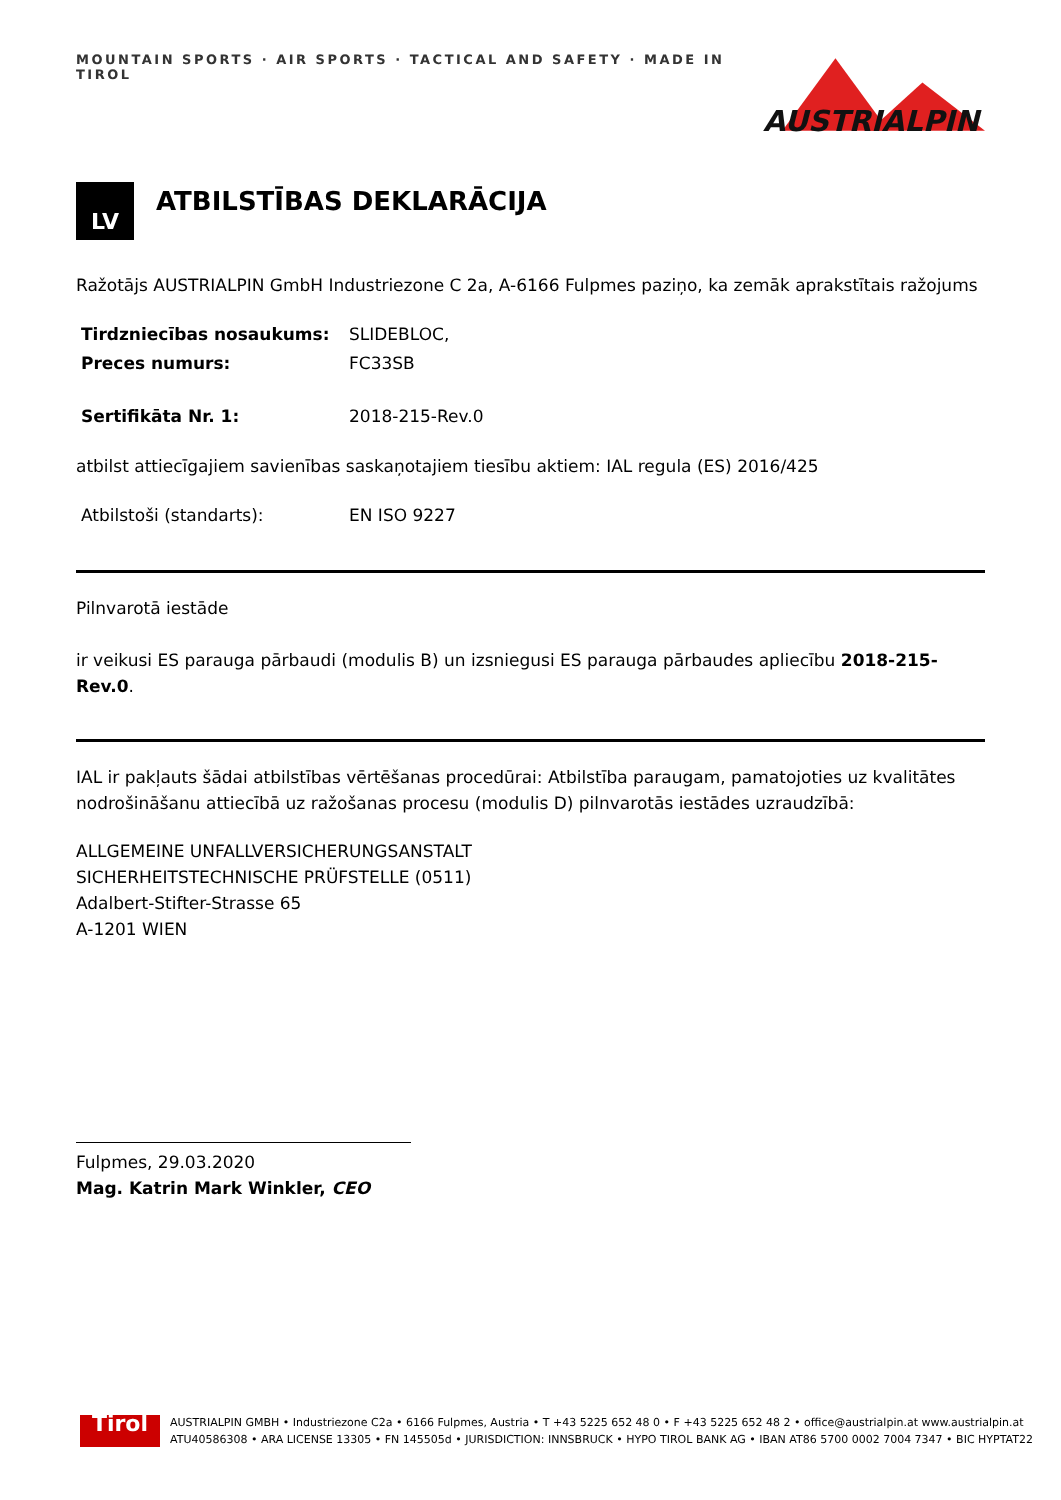MOUNTAIN SPORTS · AIR SPORTS · TACTICAL AND SAFETY · MADE IN TIROL
AUSTRIALPIN
LV
ATBILSTĪBAS DEKLARĀCIJA
Ražotājs AUSTRIALPIN GmbH Industriezone C 2a, A-6166 Fulpmes paziņo, ka zemāk aprakstītais ražojums
Tirdzniecības nosaukums: SLIDEBLOC,
Preces numurs: FC33SB
Sertifikāta Nr. 1: 2018-215-Rev.0
atbilst attiecīgajiem savienības saskaņotajiem tiesību aktiem: IAL regula (ES) 2016/425
Atbilstoši (standarts): EN ISO 9227
Pilnvarotā iestāde
ir veikusi ES parauga pārbaudi (modulis B) un izsniegusi ES parauga pārbaudes apliecību 2018-215-Rev.0.
IAL ir pakļauts šādai atbilstības vērtēšanas procedūrai: Atbilstība paraugam, pamatojoties uz kvalitātes nodrošināšanu attiecībā uz ražošanas procesu (modulis D) pilnvarotās iestādes uzraudzībā:
ALLGEMEINE UNFALLVERSICHERUNGSANSTALT
SICHERHEITSTECHNISCHE PRÜFSTELLE (0511)
Adalbert-Stifter-Strasse 65
A-1201 WIEN
Fulpmes, 29.03.2020
Mag. Katrin Mark Winkler, CEO
Tirol
AUSTRIALPIN GMBH • Industriezone C2a • 6166 Fulpmes, Austria • T +43 5225 652 48 0 • F +43 5225 652 48 2 • office@austrialpin.at www.austrialpin.at
ATU40586308 • ARA LICENSE 13305 • FN 145505d • JURISDICTION: INNSBRUCK • HYPO TIROL BANK AG • IBAN AT86 5700 0002 7004 7347 • BIC HYPTAT22